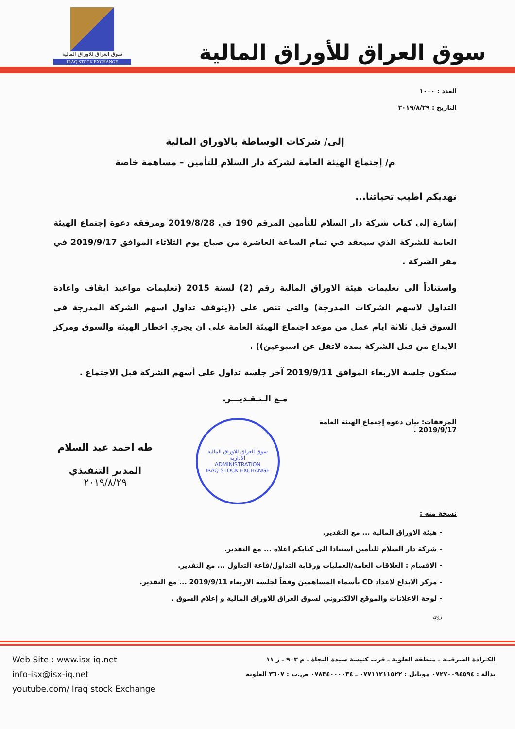سوق العراق للاوراق المالية
IRAQ STOCK EXCHANGE
سوق العراق للأوراق المالية
العدد : ١٠٠٠
التاريخ : ٢٠١٩/٨/٢٩
إلى/ شركات الوساطة بالاوراق المالية
م/ إجتماع الهيئة العامة لشركة دار السلام للتأمين – مساهمة خاصة
نهديكم اطيب تحياتنا...
إشارة إلى كتاب شركة دار السلام للتأمين المرقم 190 في 2019/8/28 ومرفقه دعوة إجتماع الهيئة العامة للشركة الذي سيعقد في تمام الساعة العاشرة من صباح يوم الثلاثاء الموافق 2019/9/17 في مقر الشركة .
واستناداً الى تعليمات هيئة الاوراق المالية رقم (2) لسنة 2015 (تعليمات مواعيد ايقاف واعادة التداول لاسهم الشركات المدرجة) والتي تنص على ((يتوقف تداول اسهم الشركة المدرجة في السوق قبل ثلاثة ايام عمل من موعد اجتماع الهيئة العامة على ان يجري اخطار الهيئة والسوق ومركز الايداع من قبل الشركة بمدة لاتقل عن اسبوعين)) .
ستكون جلسة الاربعاء الموافق 2019/9/11 آخر جلسة تداول على أسهم الشركة قبل الاجتماع .
مـع الـتـقـديـــر.
المرفقات: بيان دعوة إجتماع الهيئة العامة 2019/9/17 .
سوق العراق للاوراق المالية
الادارية
ADMINISTRATION
IRAQ STOCK EXCHANGE
طه احمد عبد السلام
المدير التنفيذي
٢٠١٩/٨/٢٩
نسخة منه :
- هيئة الاوراق المالية ... مع التقدير.
- شركة دار السلام للتأمين استنادا الى كتابكم اعلاه ... مع التقدير.
- الاقسام : العلاقات العامة/العمليات ورقابة التداول/قاعة التداول ... مع التقدير.
- مركز الايداع لاعداد CD بأسماء المساهمين وفقاً لجلسة الاربعاء 2019/9/11 ... مع التقدير.
- لوحة الاعلانات والموقع الالكتروني لسوق العراق للاوراق المالية و إعلام السوق .
رؤى
Web Site : www.isx-iq.net
info-isx@isx-iq.net
youtube.com/ Iraq stock Exchange
الكـرادة الشرقيـة ـ منطقة العلوية ـ قرب كنيسة سيدة النجاة ـ م ٩٠٣ ـ ز ١١
بدالة : ٠٧٢٧٠٠٩٤٥٩٤ موبايل : ٠٧٧١١٢١١٥٢٢ ـ ٠٧٨٣٤٠٠٠٠٣٤ ص.ب : ٣٦٠٧ العلوية